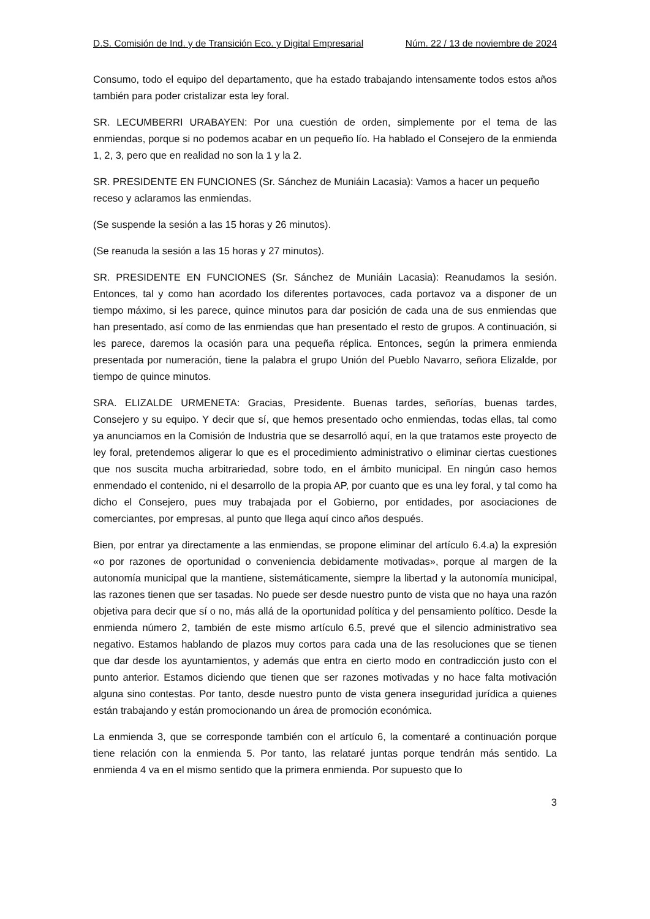D.S. Comisión de Ind. y de Transición Eco. y Digital Empresarial Núm. 22 / 13 de noviembre de 2024
Consumo, todo el equipo del departamento, que ha estado trabajando intensamente todos estos años también para poder cristalizar esta ley foral.
SR. LECUMBERRI URABAYEN: Por una cuestión de orden, simplemente por el tema de las enmiendas, porque si no podemos acabar en un pequeño lío. Ha hablado el Consejero de la enmienda 1, 2, 3, pero que en realidad no son la 1 y la 2.
SR. PRESIDENTE EN FUNCIONES (Sr. Sánchez de Muniáin Lacasia): Vamos a hacer un pequeño receso y aclaramos las enmiendas.
(Se suspende la sesión a las 15 horas y 26 minutos).
(Se reanuda la sesión a las 15 horas y 27 minutos).
SR. PRESIDENTE EN FUNCIONES (Sr. Sánchez de Muniáin Lacasia): Reanudamos la sesión. Entonces, tal y como han acordado los diferentes portavoces, cada portavoz va a disponer de un tiempo máximo, si les parece, quince minutos para dar posición de cada una de sus enmiendas que han presentado, así como de las enmiendas que han presentado el resto de grupos. A continuación, si les parece, daremos la ocasión para una pequeña réplica. Entonces, según la primera enmienda presentada por numeración, tiene la palabra el grupo Unión del Pueblo Navarro, señora Elizalde, por tiempo de quince minutos.
SRA. ELIZALDE URMENETA: Gracias, Presidente. Buenas tardes, señorías, buenas tardes, Consejero y su equipo. Y decir que sí, que hemos presentado ocho enmiendas, todas ellas, tal como ya anunciamos en la Comisión de Industria que se desarrolló aquí, en la que tratamos este proyecto de ley foral, pretendemos aligerar lo que es el procedimiento administrativo o eliminar ciertas cuestiones que nos suscita mucha arbitrariedad, sobre todo, en el ámbito municipal. En ningún caso hemos enmendado el contenido, ni el desarrollo de la propia AP, por cuanto que es una ley foral, y tal como ha dicho el Consejero, pues muy trabajada por el Gobierno, por entidades, por asociaciones de comerciantes, por empresas, al punto que llega aquí cinco años después.
Bien, por entrar ya directamente a las enmiendas, se propone eliminar del artículo 6.4.a) la expresión «o por razones de oportunidad o conveniencia debidamente motivadas», porque al margen de la autonomía municipal que la mantiene, sistemáticamente, siempre la libertad y la autonomía municipal, las razones tienen que ser tasadas. No puede ser desde nuestro punto de vista que no haya una razón objetiva para decir que sí o no, más allá de la oportunidad política y del pensamiento político. Desde la enmienda número 2, también de este mismo artículo 6.5, prevé que el silencio administrativo sea negativo. Estamos hablando de plazos muy cortos para cada una de las resoluciones que se tienen que dar desde los ayuntamientos, y además que entra en cierto modo en contradicción justo con el punto anterior. Estamos diciendo que tienen que ser razones motivadas y no hace falta motivación alguna sino contestas. Por tanto, desde nuestro punto de vista genera inseguridad jurídica a quienes están trabajando y están promocionando un área de promoción económica.
La enmienda 3, que se corresponde también con el artículo 6, la comentaré a continuación porque tiene relación con la enmienda 5. Por tanto, las relataré juntas porque tendrán más sentido. La enmienda 4 va en el mismo sentido que la primera enmienda. Por supuesto que lo
3